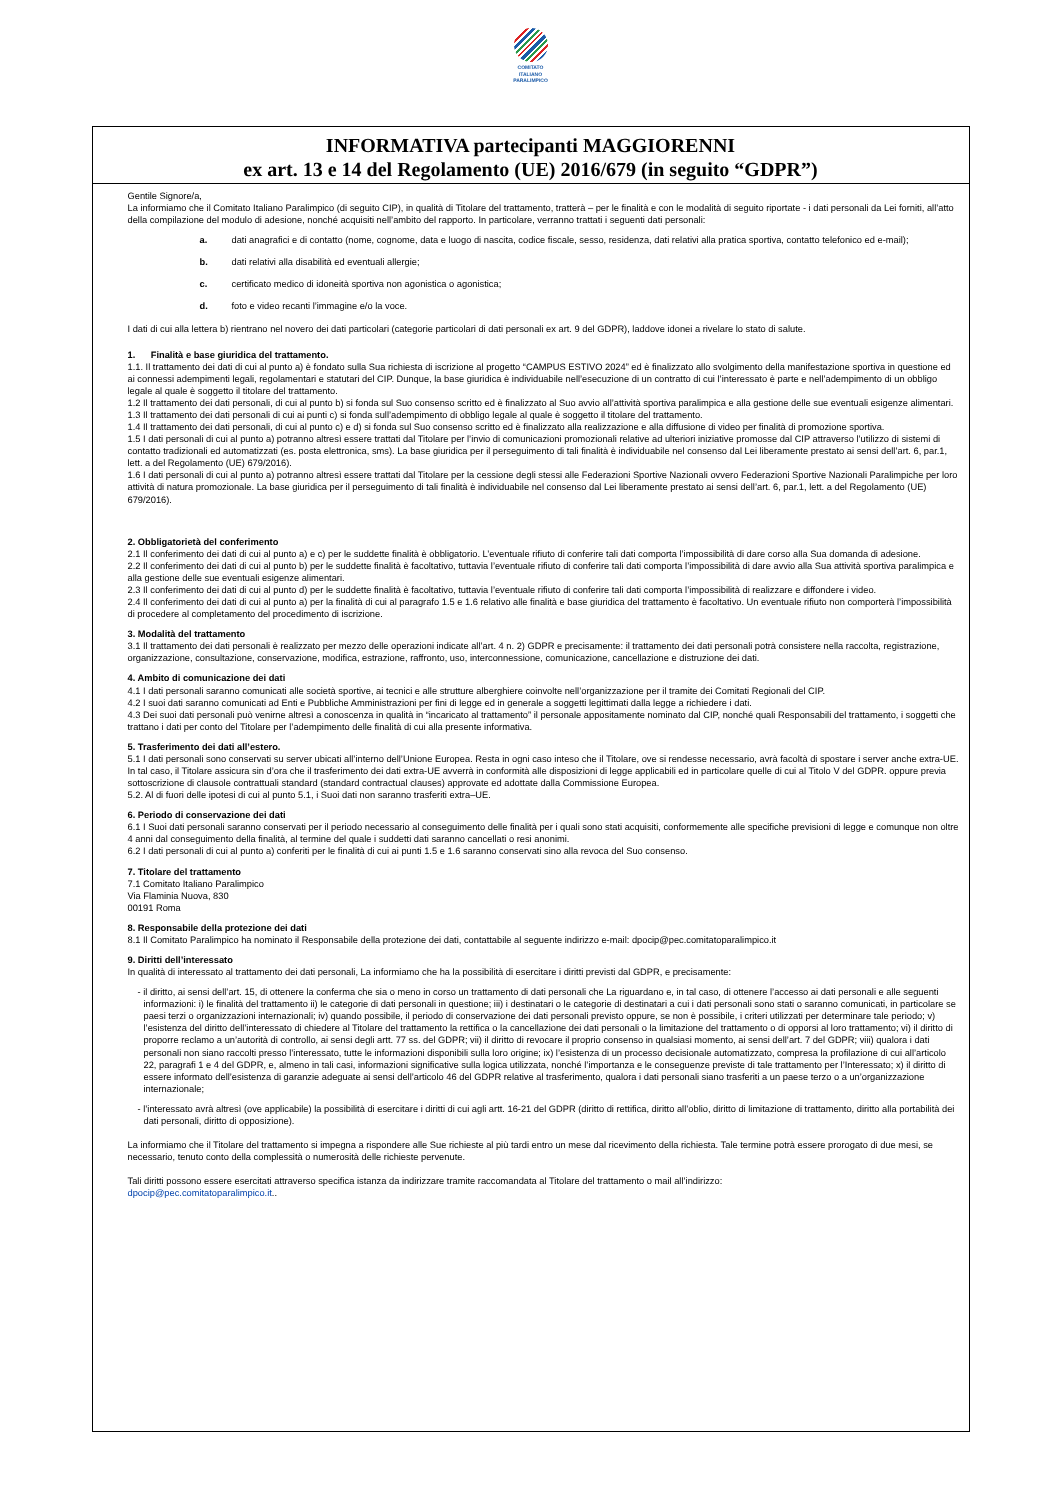COMITATO
ITALIANO
PARALIMPICO
INFORMATIVA partecipanti MAGGIORENNI
ex art. 13 e 14 del Regolamento (UE) 2016/679 (in seguito “GDPR”)
Gentile Signore/a,
La informiamo che il Comitato Italiano Paralimpico (di seguito CIP), in qualità di Titolare del trattamento, tratterà – per le finalità e con le modalità di seguito riportate - i dati personali da Lei forniti, all’atto della compilazione del modulo di adesione, nonché acquisiti nell’ambito del rapporto. In particolare, verranno trattati i seguenti dati personali:
a. dati anagrafici e di contatto (nome, cognome, data e luogo di nascita, codice fiscale, sesso, residenza, dati relativi alla pratica sportiva, contatto telefonico ed e-mail);
b. dati relativi alla disabilità ed eventuali allergie;
c. certificato medico di idoneità sportiva non agonistica o agonistica;
d. foto e video recanti l’immagine e/o la voce.
I dati di cui alla lettera b) rientrano nel novero dei dati particolari (categorie particolari di dati personali ex art. 9 del GDPR), laddove idonei a rivelare lo stato di salute.
1. Finalità e base giuridica del trattamento.
1.1. Il trattamento dei dati di cui al punto a) è fondato sulla Sua richiesta di iscrizione al progetto “CAMPUS ESTIVO 2024” ed è finalizzato allo svolgimento della manifestazione sportiva in questione ed ai connessi adempimenti legali, regolamentari e statutari del CIP. Dunque, la base giuridica è individuabile nell’esecuzione di un contratto di cui l’interessato è parte e nell’adempimento di un obbligo legale al quale è soggetto il titolare del trattamento.
1.2 Il trattamento dei dati personali, di cui al punto b) si fonda sul Suo consenso scritto ed è finalizzato al Suo avvio all’attività sportiva paralimpica e alla gestione delle sue eventuali esigenze alimentari.
1.3 Il trattamento dei dati personali di cui ai punti c) si fonda sull’adempimento di obbligo legale al quale è soggetto il titolare del trattamento.
1.4 Il trattamento dei dati personali, di cui al punto c) e d) si fonda sul Suo consenso scritto ed è finalizzato alla realizzazione e alla diffusione di video per finalità di promozione sportiva.
1.5 I dati personali di cui al punto a) potranno altresì essere trattati dal Titolare per l’invio di comunicazioni promozionali relative ad ulteriori iniziative promosse dal CIP attraverso l’utilizzo di sistemi di contatto tradizionali ed automatizzati (es. posta elettronica, sms). La base giuridica per il perseguimento di tali finalità è individuabile nel consenso dal Lei liberamente prestato ai sensi dell’art. 6, par.1, lett. a del Regolamento (UE) 679/2016).
1.6 I dati personali di cui al punto a) potranno altresì essere trattati dal Titolare per la cessione degli stessi alle Federazioni Sportive Nazionali ovvero Federazioni Sportive Nazionali Paralimpiche per loro attività di natura promozionale. La base giuridica per il perseguimento di tali finalità è individuabile nel consenso dal Lei liberamente prestato ai sensi dell’art. 6, par.1, lett. a del Regolamento (UE) 679/2016).
2. Obbligatorietà del conferimento
2.1 Il conferimento dei dati di cui al punto a) e c) per le suddette finalità è obbligatorio. L’eventuale rifiuto di conferire tali dati comporta l’impossibilità di dare corso alla Sua domanda di adesione.
2.2 Il conferimento dei dati di cui al punto b) per le suddette finalità è facoltativo, tuttavia l’eventuale rifiuto di conferire tali dati comporta l’impossibilità di dare avvio alla Sua attività sportiva paralimpica e alla gestione delle sue eventuali esigenze alimentari.
2.3 Il conferimento dei dati di cui al punto d) per le suddette finalità è facoltativo, tuttavia l’eventuale rifiuto di conferire tali dati comporta l’impossibilità di realizzare e diffondere i video.
2.4 Il conferimento dei dati di cui al punto a) per la finalità di cui al paragrafo 1.5 e 1.6 relativo alle finalità e base giuridica del trattamento è facoltativo. Un eventuale rifiuto non comporterà l’impossibilità di procedere al completamento del procedimento di iscrizione.
3. Modalità del trattamento
3.1 Il trattamento dei dati personali è realizzato per mezzo delle operazioni indicate all’art. 4 n. 2) GDPR e precisamente: il trattamento dei dati personali potrà consistere nella raccolta, registrazione, organizzazione, consultazione, conservazione, modifica, estrazione, raffronto, uso, interconnessione, comunicazione, cancellazione e distruzione dei dati.
4. Ambito di comunicazione dei dati
4.1 I dati personali saranno comunicati alle società sportive, ai tecnici e alle strutture alberghiere coinvolte nell’organizzazione per il tramite dei Comitati Regionali del CIP.
4.2 I suoi dati saranno comunicati ad Enti e Pubbliche Amministrazioni per fini di legge ed in generale a soggetti legittimati dalla legge a richiedere i dati.
4.3 Dei suoi dati personali può venirne altresì a conoscenza in qualità in “incaricato al trattamento” il personale appositamente nominato dal CIP, nonché quali Responsabili del trattamento, i soggetti che trattano i dati per conto del Titolare per l’adempimento delle finalità di cui alla presente informativa.
5. Trasferimento dei dati all’estero.
5.1 I dati personali sono conservati su server ubicati all’interno dell’Unione Europea. Resta in ogni caso inteso che il Titolare, ove si rendesse necessario, avrà facoltà di spostare i server anche extra-UE. In tal caso, il Titolare assicura sin d’ora che il trasferimento dei dati extra-UE avverrà in conformità alle disposizioni di legge applicabili ed in particolare quelle di cui al Titolo V del GDPR. oppure previa sottoscrizione di clausole contrattuali standard (standard contractual clauses) approvate ed adottate dalla Commissione Europea.
5.2. Al di fuori delle ipotesi di cui al punto 5.1, i Suoi dati non saranno trasferiti extra–UE.
6. Periodo di conservazione dei dati
6.1 I Suoi dati personali saranno conservati per il periodo necessario al conseguimento delle finalità per i quali sono stati acquisiti, conformemente alle specifiche previsioni di legge e comunque non oltre 4 anni dal conseguimento della finalità, al termine del quale i suddetti dati saranno cancellati o resi anonimi.
6.2 I dati personali di cui al punto a) conferiti per le finalità di cui ai punti 1.5 e 1.6 saranno conservati sino alla revoca del Suo consenso.
7. Titolare del trattamento
7.1 Comitato Italiano Paralimpico
Via Flaminia Nuova, 830
00191 Roma
8. Responsabile della protezione dei dati
8.1 Il Comitato Paralimpico ha nominato il Responsabile della protezione dei dati, contattabile al seguente indirizzo e-mail: dpocip@pec.comitatoparalimpico.it
9. Diritti dell’interessato
In qualità di interessato al trattamento dei dati personali, La informiamo che ha la possibilità di esercitare i diritti previsti dal GDPR, e precisamente:
- il diritto, ai sensi dell’art. 15, di ottenere la conferma che sia o meno in corso un trattamento di dati personali che La riguardano e, in tal caso, di ottenere l’accesso ai dati personali e alle seguenti informazioni: i) le finalità del trattamento ii) le categorie di dati personali in questione; iii) i destinatari o le categorie di destinatari a cui i dati personali sono stati o saranno comunicati, in particolare se paesi terzi o organizzazioni internazionali; iv) quando possibile, il periodo di conservazione dei dati personali previsto oppure, se non è possibile, i criteri utilizzati per determinare tale periodo; v) l’esistenza del diritto dell’interessato di chiedere al Titolare del trattamento la rettifica o la cancellazione dei dati personali o la limitazione del trattamento o di opporsi al loro trattamento; vi) il diritto di proporre reclamo a un’autorità di controllo, ai sensi degli artt. 77 ss. del GDPR; vii) il diritto di revocare il proprio consenso in qualsiasi momento, ai sensi dell’art. 7 del GDPR; viii) qualora i dati personali non siano raccolti presso l’interessato, tutte le informazioni disponibili sulla loro origine; ix) l’esistenza di un processo decisionale automatizzato, compresa la profilazione di cui all’articolo 22, paragrafi 1 e 4 del GDPR, e, almeno in tali casi, informazioni significative sulla logica utilizzata, nonché l’importanza e le conseguenze previste di tale trattamento per l’Interessato; x) il diritto di essere informato dell’esistenza di garanzie adeguate ai sensi dell’articolo 46 del GDPR relative al trasferimento, qualora i dati personali siano trasferiti a un paese terzo o a un’organizzazione internazionale;
- l’interessato avrà altresì (ove applicabile) la possibilità di esercitare i diritti di cui agli artt. 16-21 del GDPR (diritto di rettifica, diritto all’oblio, diritto di limitazione di trattamento, diritto alla portabilità dei dati personali, diritto di opposizione).
La informiamo che il Titolare del trattamento si impegna a rispondere alle Sue richieste al più tardi entro un mese dal ricevimento della richiesta. Tale termine potrà essere prorogato di due mesi, se necessario, tenuto conto della complessità o numerosità delle richieste pervenute.
Tali diritti possono essere esercitati attraverso specifica istanza da indirizzare tramite raccomandata al Titolare del trattamento o mail all’indirizzo:
dpocip@pec.comitatoparalimpico.it..